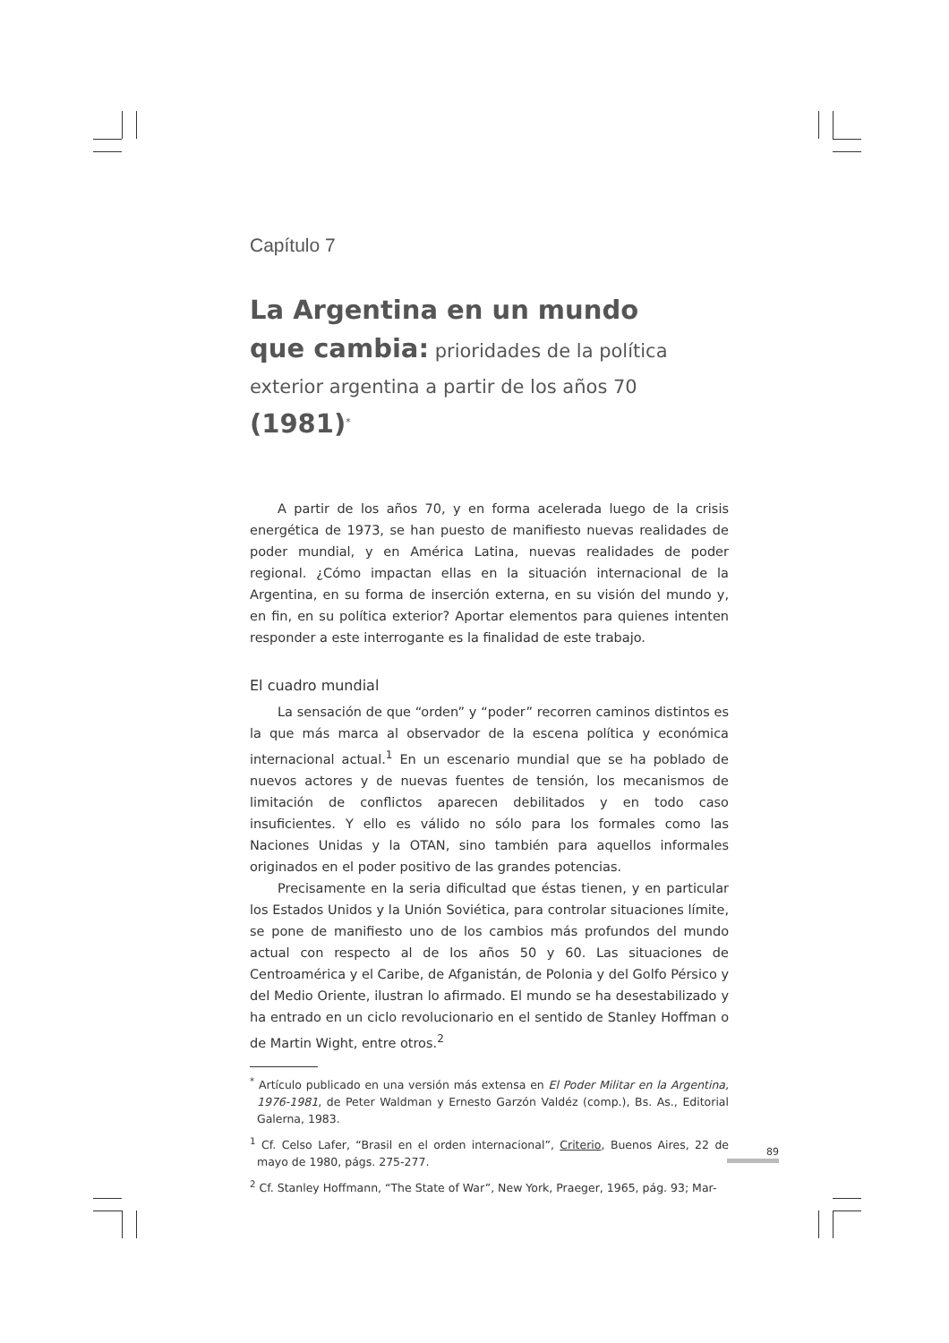Capítulo 7
La Argentina en un mundo
que cambia: prioridades de la política
exterior argentina a partir de los años 70 (1981)<sup>*</sup>
A partir de los años 70, y en forma acelerada luego de la crisis energética de 1973, se han puesto de manifiesto nuevas realidades de poder mundial, y en América Latina, nuevas realidades de poder regional. ¿Cómo impactan ellas en la situación internacional de la Argentina, en su forma de inserción externa, en su visión del mundo y, en fin, en su política exterior? Aportar elementos para quienes intenten responder a este interrogante es la finalidad de este trabajo.
El cuadro mundial
La sensación de que “orden” y “poder” recorren caminos distintos es la que más marca al observador de la escena política y económica internacional actual.<sup>1</sup> En un escenario mundial que se ha poblado de nuevos actores y de nuevas fuentes de tensión, los mecanismos de limitación de conflictos aparecen debilitados y en todo caso insuficientes. Y ello es válido no sólo para los formales como las Naciones Unidas y la OTAN, sino también para aquellos informales originados en el poder positivo de las grandes potencias.
Precisamente en la seria dificultad que éstas tienen, y en particular los Estados Unidos y la Unión Soviética, para controlar situaciones límite, se pone de manifiesto uno de los cambios más profundos del mundo actual con respecto al de los años 50 y 60. Las situaciones de Centroamérica y el Caribe, de Afganistán, de Polonia y del Golfo Pérsico y del Medio Oriente, ilustran lo afirmado. El mundo se ha desestabilizado y ha entrado en un ciclo revolucionario en el sentido de Stanley Hoffman o de Martin Wight, entre otros.<sup>2</sup>
<sup>*</sup> Artículo publicado en una versión más extensa en El Poder Militar en la Argentina, 1976-1981, de Peter Waldman y Ernesto Garzón Valdéz (comp.), Bs. As., Editorial Galerna, 1983.
<sup>1</sup> Cf. Celso Lafer, “Brasil en el orden internacional”, Criterio, Buenos Aires, 22 de mayo de 1980, págs. 275-277.
<sup>2</sup> Cf. Stanley Hoffmann, “The State of War”, New York, Praeger, 1965, pág. 93; Mar-
89